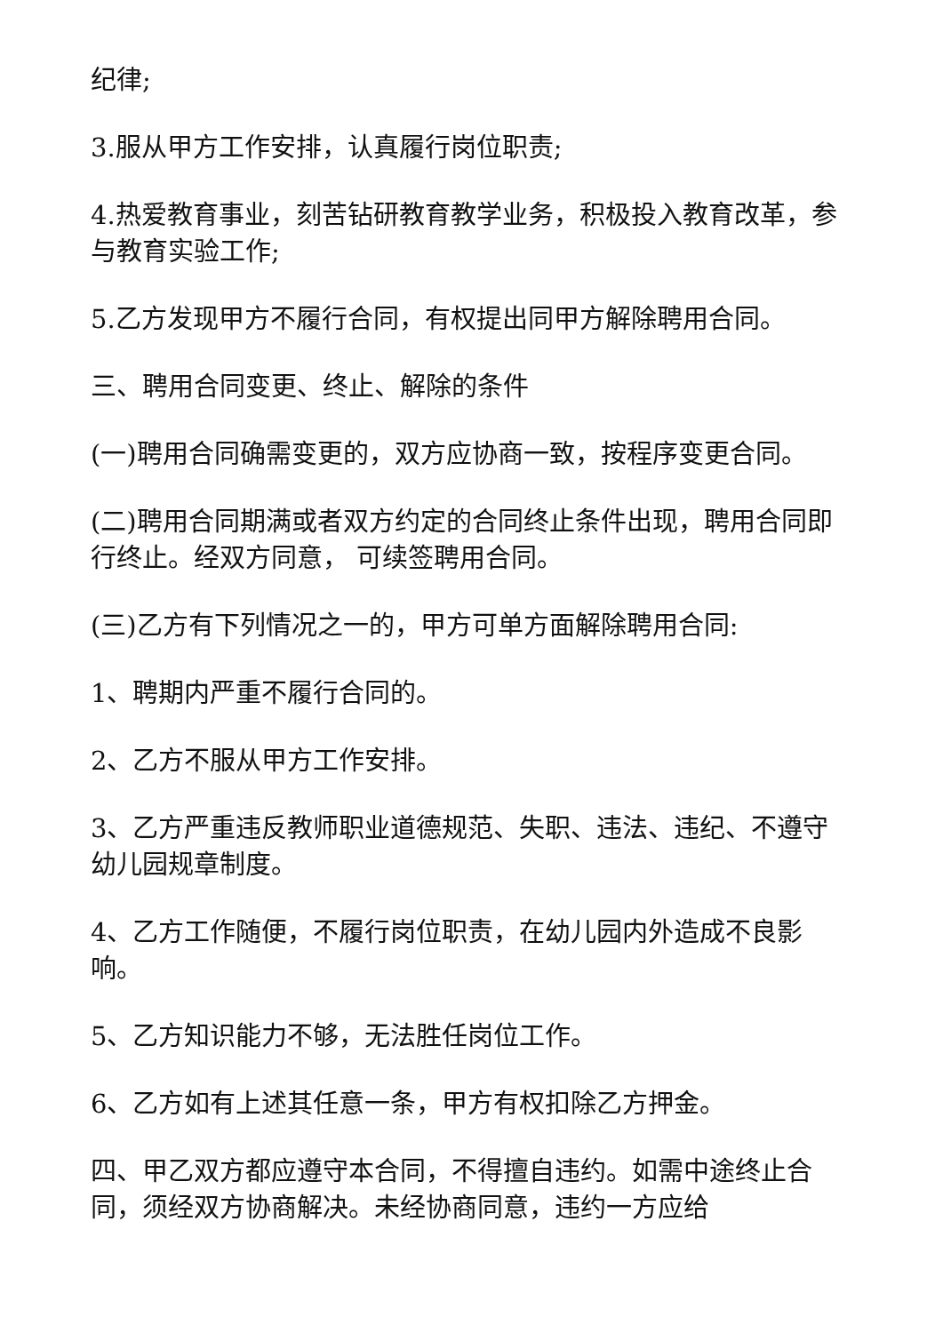纪律;
3.服从甲方工作安排，认真履行岗位职责;
4.热爱教育事业，刻苦钻研教育教学业务，积极投入教育改革，参与教育实验工作;
5.乙方发现甲方不履行合同，有权提出同甲方解除聘用合同。
三、聘用合同变更、终止、解除的条件
(一)聘用合同确需变更的，双方应协商一致，按程序变更合同。
(二)聘用合同期满或者双方约定的合同终止条件出现，聘用合同即行终止。经双方同意， 可续签聘用合同。
(三)乙方有下列情况之一的，甲方可单方面解除聘用合同:
1、聘期内严重不履行合同的。
2、乙方不服从甲方工作安排。
3、乙方严重违反教师职业道德规范、失职、违法、违纪、不遵守幼儿园规章制度。
4、乙方工作随便，不履行岗位职责，在幼儿园内外造成不良影响。
5、乙方知识能力不够，无法胜任岗位工作。
6、乙方如有上述其任意一条，甲方有权扣除乙方押金。
四、甲乙双方都应遵守本合同，不得擅自违约。如需中途终止合同，须经双方协商解决。未经协商同意，违约一方应给